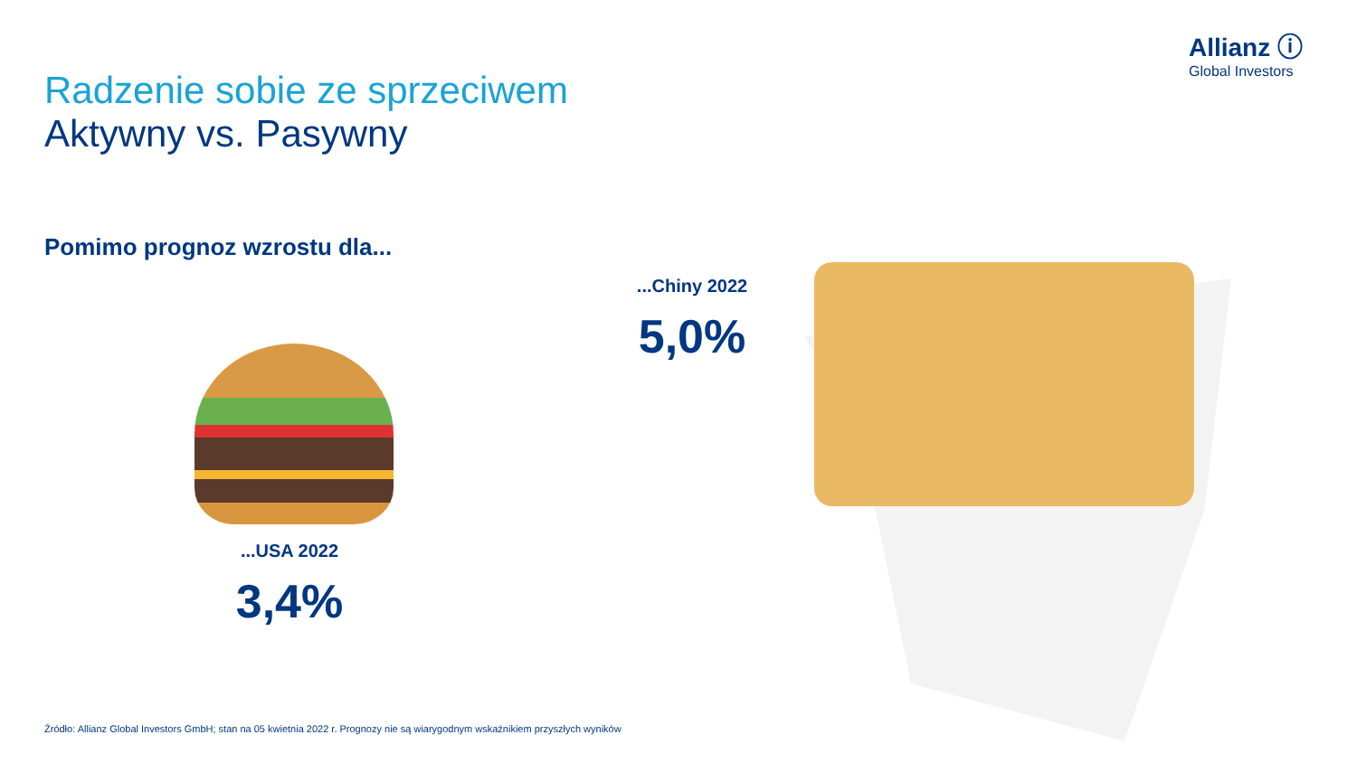Allianz ⓘ
Global Investors
Radzenie sobie ze sprzeciwem
Aktywny vs. Pasywny
Pomimo prognoz wzrostu dla...
...USA 2022
3,4%
...Chiny 2022
5,0%
Źródło: Allianz Global Investors GmbH; stan na 05 kwietnia 2022 r. Prognozy nie są wiarygodnym wskaźnikiem przyszłych wyników